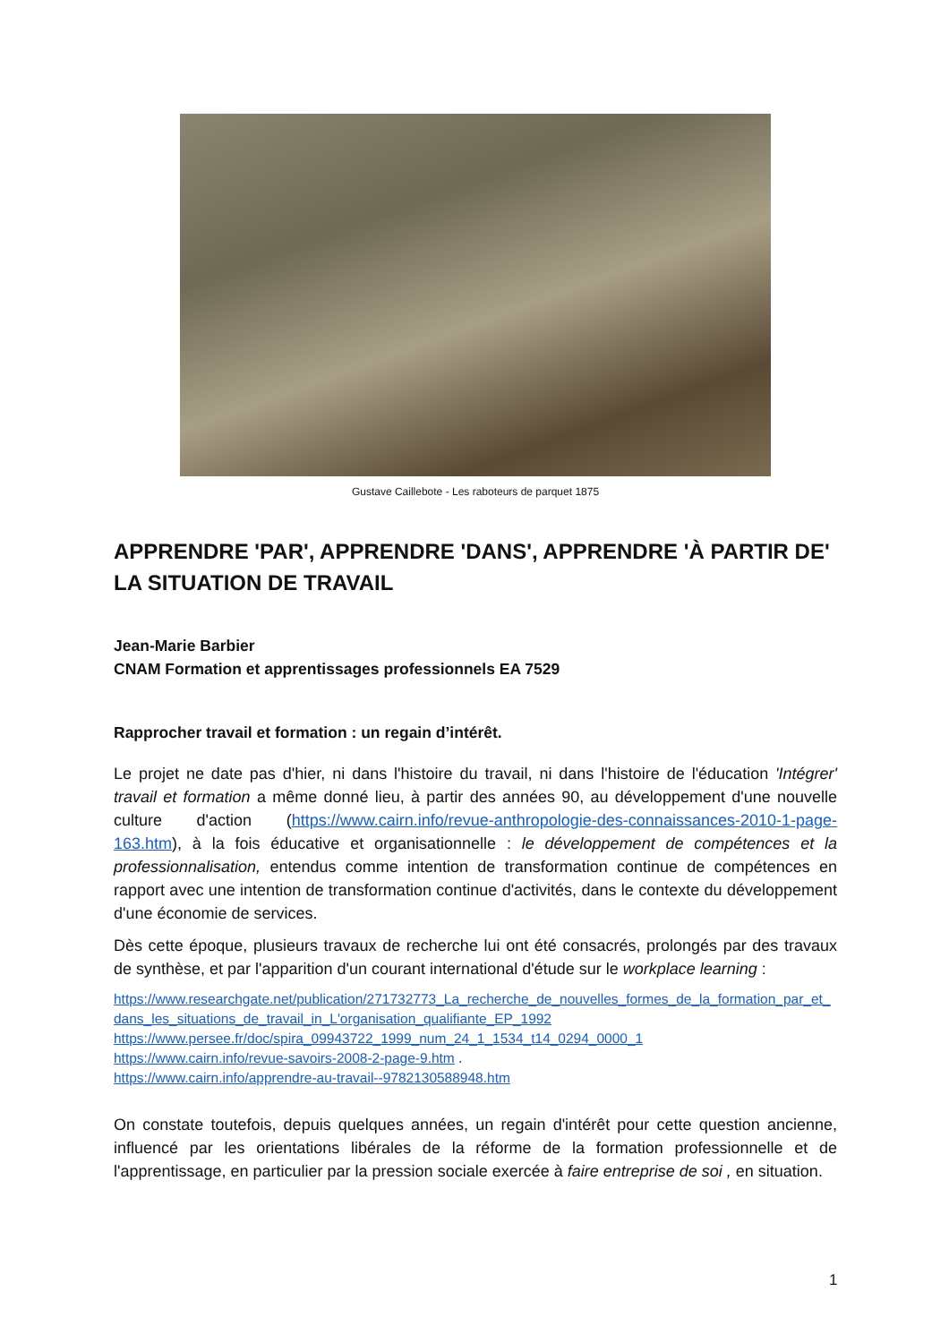Gustave Caillebote - Les raboteurs de parquet 1875
APPRENDRE 'PAR', APPRENDRE 'DANS', APPRENDRE 'À PARTIR DE' LA SITUATION DE TRAVAIL
Jean-Marie Barbier
CNAM Formation et apprentissages professionnels EA 7529
Rapprocher travail et formation : un regain d’intérêt.
Le projet ne date pas d'hier, ni dans l'histoire du travail, ni dans l'histoire de l'éducation 'Intégrer' travail et formation a même donné lieu, à partir des années 90, au développement d'une nouvelle culture d'action (https://www.cairn.info/revue-anthropologie-des-connaissances-2010-1-page-163.htm), à la fois éducative et organisationnelle : le développement de compétences et la professionnalisation, entendus comme intention de transformation continue de compétences en rapport avec une intention de transformation continue d'activités, dans le contexte du développement d'une économie de services.
Dès cette époque, plusieurs travaux de recherche lui ont été consacrés, prolongés par des travaux de synthèse, et par l'apparition d'un courant international d'étude sur le workplace learning :
https://www.researchgate.net/publication/271732773_La_recherche_de_nouvelles_formes_de_la_formation_par_et_dans_les_situations_de_travail_in_L'organisation_qualifiante_EP_1992
https://www.persee.fr/doc/spira_09943722_1999_num_24_1_1534_t14_0294_0000_1
https://www.cairn.info/revue-savoirs-2008-2-page-9.htm .
https://www.cairn.info/apprendre-au-travail--9782130588948.htm
On constate toutefois, depuis quelques années, un regain d'intérêt pour cette question ancienne, influencé par les orientations libérales de la réforme de la formation professionnelle et de l'apprentissage, en particulier par la pression sociale exercée à faire entreprise de soi , en situation.
1